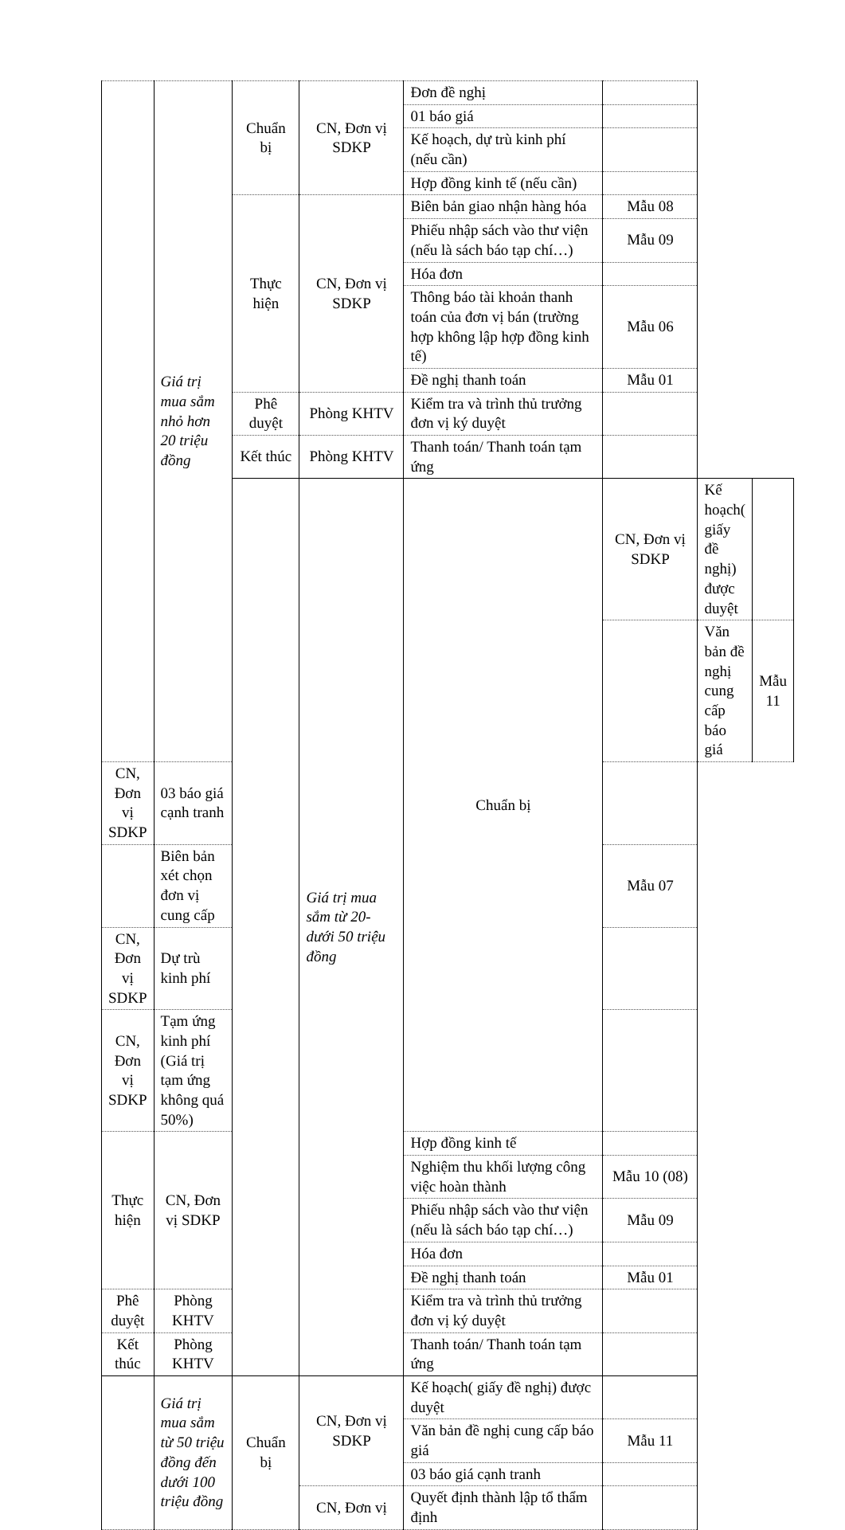| | Giá trị mua sắm nhỏ hơn 20 triệu đồng | Chuẩn bị | CN, Đơn vị SDKP | Đơn đề nghị | | | |
| | | | | 01 báo giá | | | |
| | | | | Kế hoạch, dự trù kinh phí (nếu cần) | | | |
| | | | | Hợp đồng kinh tế (nếu cần) | | | |
| | | Thực hiện | CN, Đơn vị SDKP | Biên bản giao nhận hàng hóa | Mẫu 08 | | |
| | | | | Phiếu nhập sách vào thư viện (nếu là sách báo tạp chí…) | Mẫu 09 | | |
| | | | | Hóa đơn | | | |
| | | | | Thông báo tài khoản thanh toán của đơn vị bán (trường hợp không lập hợp đồng kinh tế) | Mẫu 06 | | |
| | | | | Đề nghị thanh toán | Mẫu 01 | | |
| | | Phê duyệt | Phòng KHTV | Kiểm tra và trình thủ trưởng đơn vị ký duyệt | | | |
| | | Kết thúc | Phòng KHTV | Thanh toán/ Thanh toán tạm ứng | | | |
| | | | Giá trị mua sắm từ 20- dưới 50 triệu đồng | Chuẩn bị | CN, Đơn vị SDKP | Kế hoạch( giấy đề nghị) được duyệt | |
| | | | | | | Văn bản đề nghị cung cấp báo giá | Mẫu 11 |
| CN, Đơn vị SDKP | 03 báo giá cạnh tranh | | | | | | |
| | Biên bản xét chọn đơn vị cung cấp | | | | Mẫu 07 | | |
| CN, Đơn vị SDKP | Dự trù kinh phí | | | | | | |
| CN, Đơn vị SDKP | Tạm ứng kinh phí (Giá trị tạm ứng không quá 50%) | | | | | | |
| Thực hiện | CN, Đơn vị SDKP | | | Hợp đồng kinh tế | | | |
| | | | | Nghiệm thu khối lượng công việc hoàn thành | Mẫu 10 (08) | | |
| | | | | Phiếu nhập sách vào thư viện (nếu là sách báo tạp chí…) | Mẫu 09 | | |
| | | | | Hóa đơn | | | |
| | | | | Đề nghị thanh toán | Mẫu 01 | | |
| Phê duyệt | Phòng KHTV | | | Kiểm tra và trình thủ trưởng đơn vị ký duyệt | | | |
| Kết thúc | Phòng KHTV | | | Thanh toán/ Thanh toán tạm ứng | | | |
| | Giá trị mua sắm từ 50 triệu đồng đến dưới 100 triệu đồng | Chuẩn bị | CN, Đơn vị SDKP | Kế hoạch( giấy đề nghị) được duyệt | | | |
| | | | | Văn bản đề nghị cung cấp báo giá | Mẫu 11 | | |
| | | | | 03 báo giá cạnh tranh | | | |
| | | | CN, Đơn vị | Quyết định thành lập tổ thẩm định | | | |